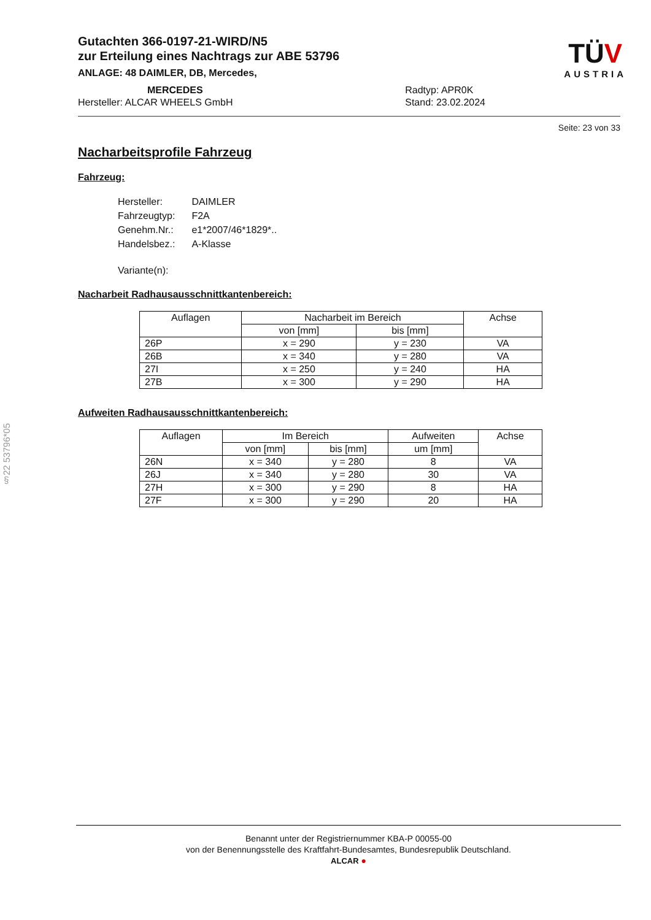TÜV
AUSTRIA
Gutachten 366-0197-21-WIRD/N5
zur Erteilung eines Nachtrags zur ABE 53796
ANLAGE: 48 DAIMLER, DB, Mercedes,
MERCEDES
Hersteller: ALCAR WHEELS GmbH
Radtyp: APR0K
Stand: 23.02.2024
Seite: 23 von 33
Nacharbeitsprofile Fahrzeug
Fahrzeug:
| Hersteller: | DAIMLER |
| Fahrzeugtyp: | F2A |
| Genehm.Nr.: | e1*2007/46*1829*.. |
| Handelsbez.: | A-Klasse |
| Variante(n): | |
Nacharbeit Radhausausschnittkantenbereich:
| Auflagen | Nacharbeit im Bereich | | Achse |
| --- | --- | --- | --- |
| | von [mm] | bis [mm] | |
| 26P | x = 290 | y = 230 | VA |
| 26B | x = 340 | y = 280 | VA |
| 27I | x = 250 | y = 240 | HA |
| 27B | x = 300 | y = 290 | HA |
Aufweiten Radhausausschnittkantenbereich:
| Auflagen | Im Bereich | | Aufweiten | Achse |
| --- | --- | --- | --- | --- |
| | von [mm] | bis [mm] | um [mm] | |
| 26N | x = 340 | y = 280 | 8 | VA |
| 26J | x = 340 | y = 280 | 30 | VA |
| 27H | x = 300 | y = 290 | 8 | HA |
| 27F | x = 300 | y = 290 | 20 | HA |
§22 53796*05
Benannt unter der Registriernummer KBA-P 00055-00
von der Benennungsstelle des Kraftfahrt-Bundesamtes, Bundesrepublik Deutschland.
ALCAR ●